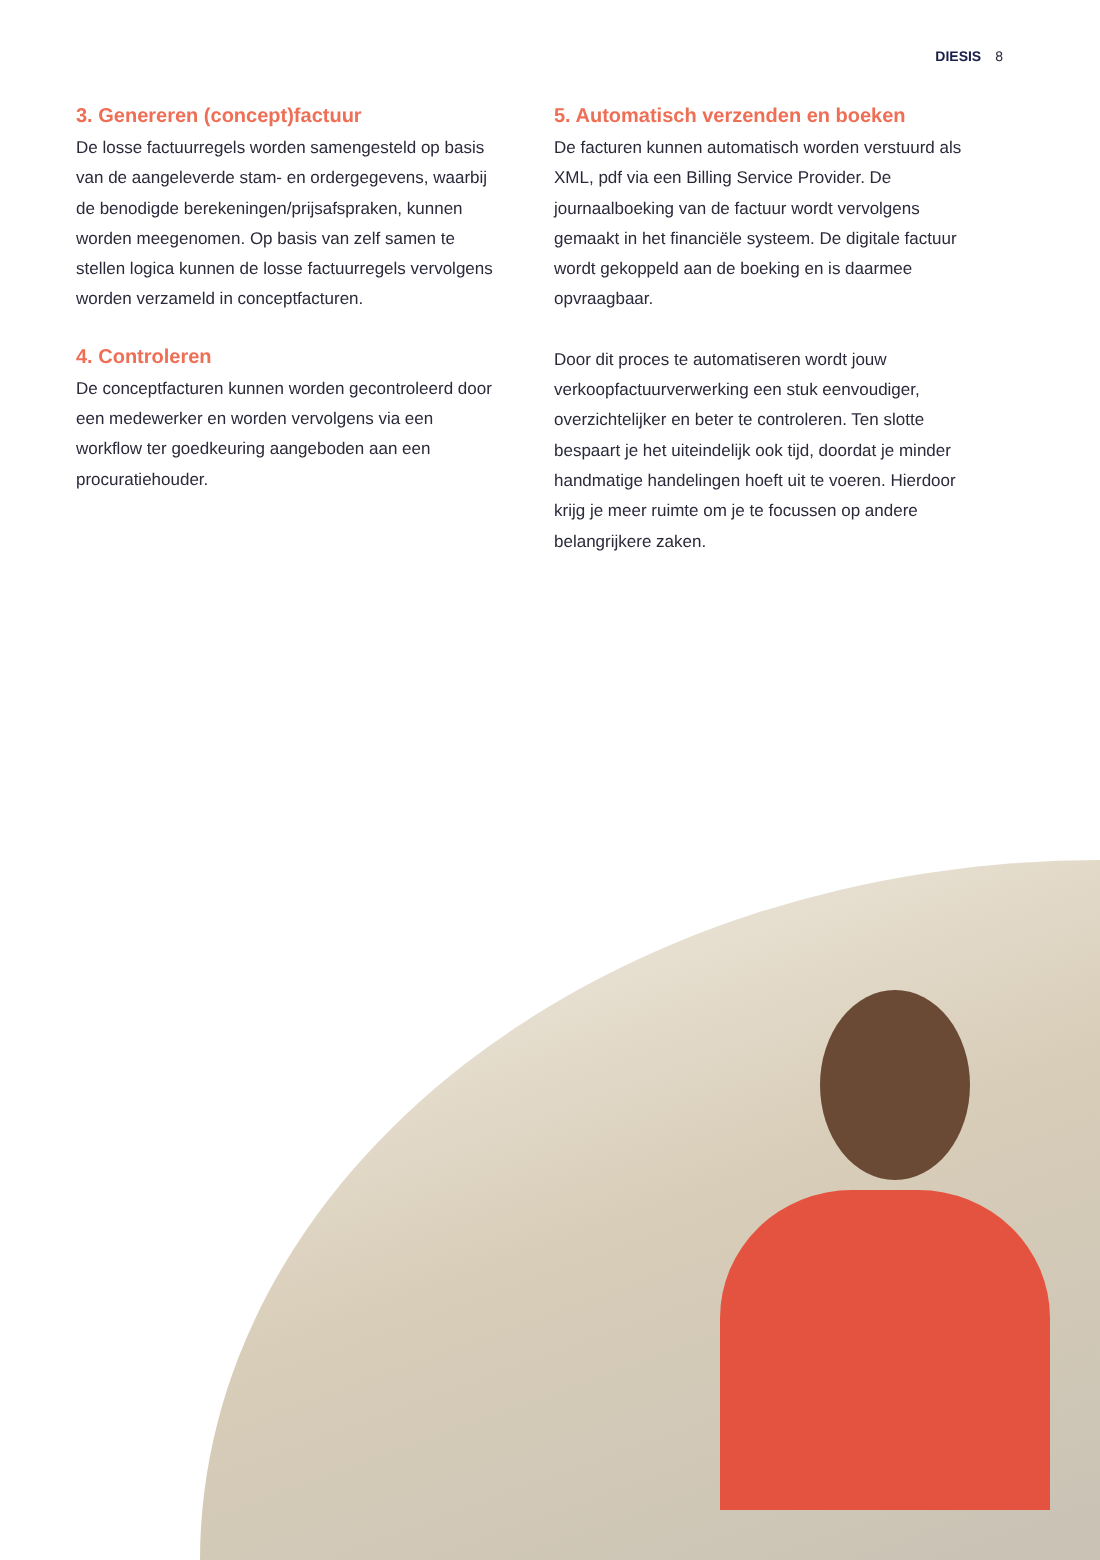DIESIS 8
3. Genereren (concept)factuur
De losse factuurregels worden samengesteld op basis van de aangeleverde stam- en ordergegevens, waarbij de benodigde berekeningen/prijsafspraken, kunnen worden meegenomen. Op basis van zelf samen te stellen logica kunnen de losse factuurregels vervolgens worden verzameld in conceptfacturen.
4. Controleren
De conceptfacturen kunnen worden gecontroleerd door een medewerker en worden vervolgens via een workflow ter goedkeuring aangeboden aan een procuratiehouder.
5. Automatisch verzenden en boeken
De facturen kunnen automatisch worden verstuurd als XML, pdf via een Billing Service Provider. De journaalboeking van de factuur wordt vervolgens gemaakt in het financiële systeem. De digitale factuur wordt gekoppeld aan de boeking en is daarmee opvraagbaar.
Door dit proces te automatiseren wordt jouw verkoopfactuurverwerking een stuk eenvoudiger, overzichtelijker en beter te controleren. Ten slotte bespaart je het uiteindelijk ook tijd, doordat je minder handmatige handelingen hoeft uit te voeren. Hierdoor krijg je meer ruimte om je te focussen op andere belangrijkere zaken.